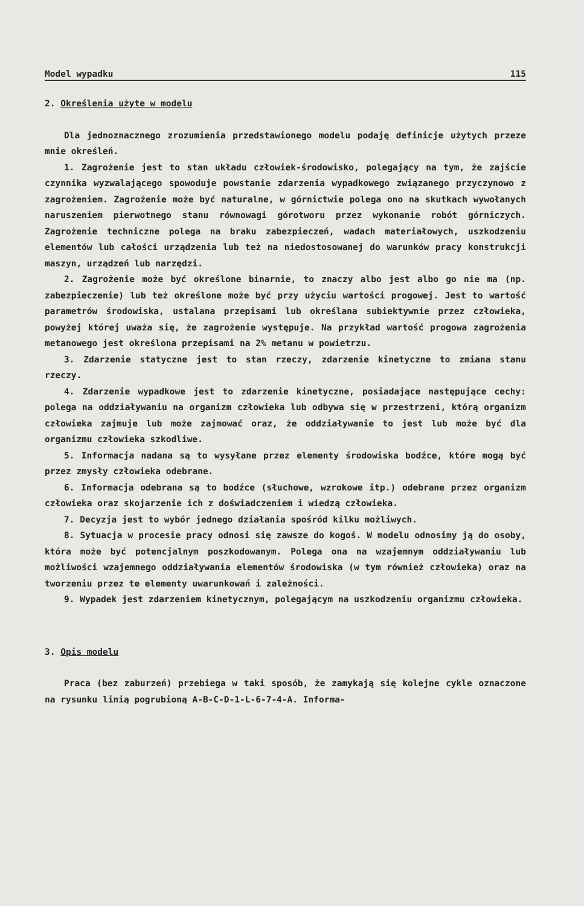Model wypadku 115
2. Określenia użyte w modelu
Dla jednoznacznego zrozumienia przedstawionego modelu podaję definicje użytych przeze mnie określeń.
1. Zagrożenie jest to stan układu człowiek-środowisko, polegający na tym, że zajście czynnika wyzwalającego spowoduje powstanie zdarzenia wypadkowego związanego przyczynowo z zagrożeniem. Zagrożenie może być naturalne, w górnictwie polega ono na skutkach wywołanych naruszeniem pierwotnego stanu równowagi górotworu przez wykonanie robót górniczych. Zagrożenie techniczne polega na braku zabezpieczeń, wadach materiałowych, uszkodzeniu elementów lub całości urządzenia lub też na niedostosowanej do warunków pracy konstrukcji maszyn, urządzeń lub narzędzi.
2. Zagrożenie może być określone binarnie, to znaczy albo jest albo go nie ma (np. zabezpieczenie) lub też określone może być przy użyciu wartości progowej. Jest to wartość parametrów środowiska, ustalana przepisami lub określana subiektywnie przez człowieka, powyżej której uważa się, że zagrożenie występuje. Na przykład wartość progowa zagrożenia metanowego jest określona przepisami na 2% metanu w powietrzu.
3. Zdarzenie statyczne jest to stan rzeczy, zdarzenie kinetyczne to zmiana stanu rzeczy.
4. Zdarzenie wypadkowe jest to zdarzenie kinetyczne, posiadające następujące cechy: polega na oddziaływaniu na organizm człowieka lub odbywa się w przestrzeni, którą organizm człowieka zajmuje lub może zajmować oraz, że oddziaływanie to jest lub może być dla organizmu człowieka szkodliwe.
5. Informacja nadana są to wysyłane przez elementy środowiska bodźce, które mogą być przez zmysły człowieka odebrane.
6. Informacja odebrana są to bodźce (słuchowe, wzrokowe itp.) odebrane przez organizm człowieka oraz skojarzenie ich z doświadczeniem i wiedzą człowieka.
7. Decyzja jest to wybór jednego działania spośród kilku możliwych.
8. Sytuacja w procesie pracy odnosi się zawsze do kogoś. W modelu odnosimy ją do osoby, która może być potencjalnym poszkodowanym. Polega ona na wzajemnym oddziaływaniu lub możliwości wzajemnego oddziaływania elementów środowiska (w tym również człowieka) oraz na tworzeniu przez te elementy uwarunkowań i zależności.
9. Wypadek jest zdarzeniem kinetycznym, polegającym na uszkodzeniu organizmu człowieka.
3. Opis modelu
Praca (bez zaburzeń) przebiega w taki sposób, że zamykają się kolejne cykle oznaczone na rysunku linią pogrubioną A-B-C-D-1-L-6-7-4-A. Informa-